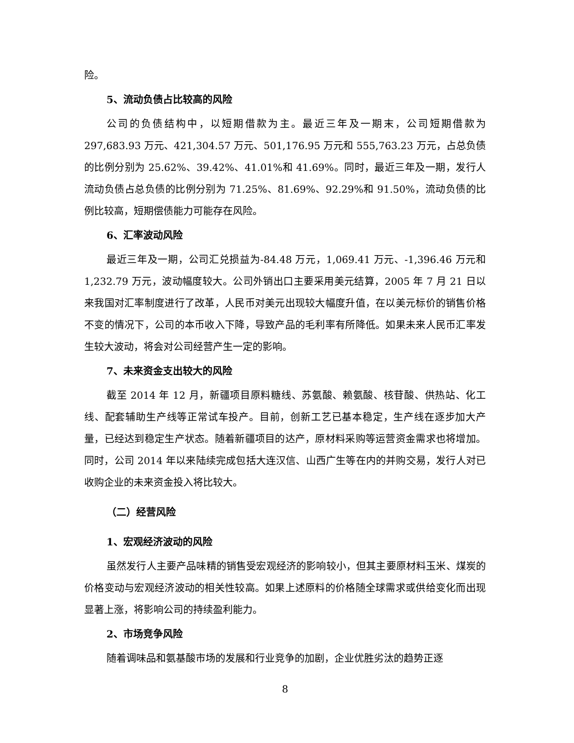险。
5、流动负债占比较高的风险
公司的负债结构中，以短期借款为主。最近三年及一期末，公司短期借款为 297,683.93 万元、421,304.57 万元、501,176.95 万元和 555,763.23 万元，占总负债的比例分别为 25.62%、39.42%、41.01%和 41.69%。同时，最近三年及一期，发行人流动负债占总负债的比例分别为 71.25%、81.69%、92.29%和 91.50%，流动负债的比例比较高，短期偿债能力可能存在风险。
6、汇率波动风险
最近三年及一期，公司汇兑损益为-84.48 万元，1,069.41 万元、-1,396.46 万元和 1,232.79 万元，波动幅度较大。公司外销出口主要采用美元结算，2005 年 7 月 21 日以来我国对汇率制度进行了改革，人民币对美元出现较大幅度升值，在以美元标价的销售价格不变的情况下，公司的本币收入下降，导致产品的毛利率有所降低。如果未来人民币汇率发生较大波动，将会对公司经营产生一定的影响。
7、未来资金支出较大的风险
截至 2014 年 12 月，新疆项目原料糖线、苏氨酸、赖氨酸、核苷酸、供热站、化工线、配套辅助生产线等正常试车投产。目前，创新工艺已基本稳定，生产线在逐步加大产量，已经达到稳定生产状态。随着新疆项目的达产，原材料采购等运营资金需求也将增加。同时，公司 2014 年以来陆续完成包括大连汉信、山西广生等在内的并购交易，发行人对已收购企业的未来资金投入将比较大。
（二）经营风险
1、宏观经济波动的风险
虽然发行人主要产品味精的销售受宏观经济的影响较小，但其主要原材料玉米、煤炭的价格变动与宏观经济波动的相关性较高。如果上述原料的价格随全球需求或供给变化而出现显著上涨，将影响公司的持续盈利能力。
2、市场竞争风险
随着调味品和氨基酸市场的发展和行业竞争的加剧，企业优胜劣汰的趋势正逐
8